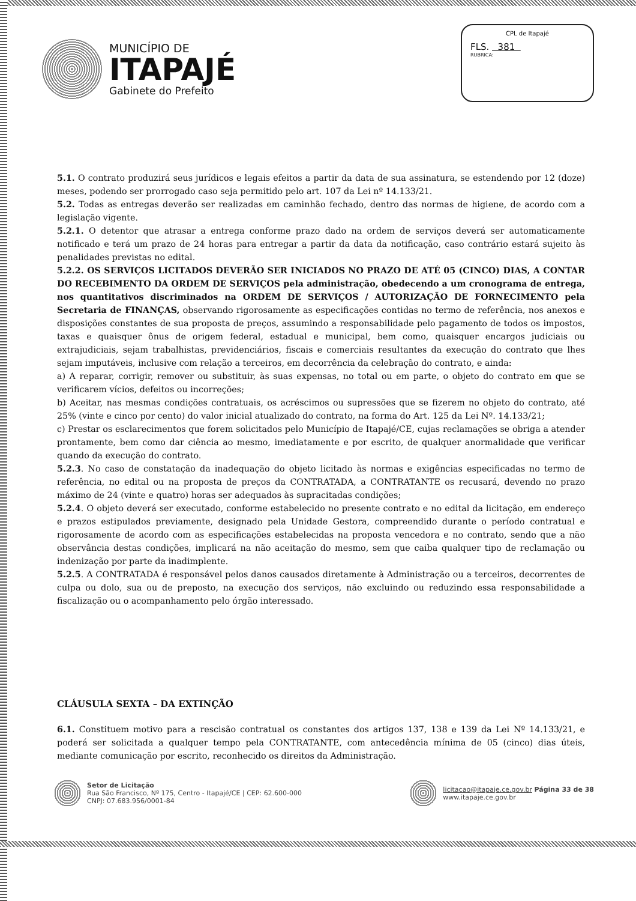MUNICÍPIO DE
ITAPAJÉ
Gabinete do Prefeito
CPL de Itapajé
FLS. 381
RUBRICA:
5.1. O contrato produzirá seus jurídicos e legais efeitos a partir da data de sua assinatura, se estendendo por 12 (doze) meses, podendo ser prorrogado caso seja permitido pelo art. 107 da Lei nº 14.133/21.
5.2. Todas as entregas deverão ser realizadas em caminhão fechado, dentro das normas de higiene, de acordo com a legislação vigente.
5.2.1. O detentor que atrasar a entrega conforme prazo dado na ordem de serviços deverá ser automaticamente notificado e terá um prazo de 24 horas para entregar a partir da data da notificação, caso contrário estará sujeito às penalidades previstas no edital.
5.2.2. OS SERVIÇOS LICITADOS DEVERÃO SER INICIADOS NO PRAZO DE ATÉ 05 (CINCO) DIAS, A CONTAR DO RECEBIMENTO DA ORDEM DE SERVIÇOS pela administração, obedecendo a um cronograma de entrega, nos quantitativos discriminados na ORDEM DE SERVIÇOS / AUTORIZAÇÃO DE FORNECIMENTO pela Secretaria de FINANÇAS, observando rigorosamente as especificações contidas no termo de referência, nos anexos e disposições constantes de sua proposta de preços, assumindo a responsabilidade pelo pagamento de todos os impostos, taxas e quaisquer ônus de origem federal, estadual e municipal, bem como, quaisquer encargos judiciais ou extrajudiciais, sejam trabalhistas, previdenciários, fiscais e comerciais resultantes da execução do contrato que lhes sejam imputáveis, inclusive com relação a terceiros, em decorrência da celebração do contrato, e ainda:
a) A reparar, corrigir, remover ou substituir, às suas expensas, no total ou em parte, o objeto do contrato em que se verificarem vícios, defeitos ou incorreções;
b) Aceitar, nas mesmas condições contratuais, os acréscimos ou supressões que se fizerem no objeto do contrato, até 25% (vinte e cinco por cento) do valor inicial atualizado do contrato, na forma do Art. 125 da Lei Nº. 14.133/21;
c) Prestar os esclarecimentos que forem solicitados pelo Município de Itapajé/CE, cujas reclamações se obriga a atender prontamente, bem como dar ciência ao mesmo, imediatamente e por escrito, de qualquer anormalidade que verificar quando da execução do contrato.
5.2.3. No caso de constatação da inadequação do objeto licitado às normas e exigências especificadas no termo de referência, no edital ou na proposta de preços da CONTRATADA, a CONTRATANTE os recusará, devendo no prazo máximo de 24 (vinte e quatro) horas ser adequados às supracitadas condições;
5.2.4. O objeto deverá ser executado, conforme estabelecido no presente contrato e no edital da licitação, em endereço e prazos estipulados previamente, designado pela Unidade Gestora, compreendido durante o período contratual e rigorosamente de acordo com as especificações estabelecidas na proposta vencedora e no contrato, sendo que a não observância destas condições, implicará na não aceitação do mesmo, sem que caiba qualquer tipo de reclamação ou indenização por parte da inadimplente.
5.2.5. A CONTRATADA é responsável pelos danos causados diretamente à Administração ou a terceiros, decorrentes de culpa ou dolo, sua ou de preposto, na execução dos serviços, não excluindo ou reduzindo essa responsabilidade a fiscalização ou o acompanhamento pelo órgão interessado.
CLÁUSULA SEXTA – DA EXTINÇÃO
6.1. Constituem motivo para a rescisão contratual os constantes dos artigos 137, 138 e 139 da Lei Nº 14.133/21, e poderá ser solicitada a qualquer tempo pela CONTRATANTE, com antecedência mínima de 05 (cinco) dias úteis, mediante comunicação por escrito, reconhecido os direitos da Administração.
Setor de Licitação
Rua São Francisco, Nº 175, Centro - Itapajé/CE | CEP: 62.600-000
CNPJ: 07.683.956/0001-84
licitacao@itapaje.ce.gov.br Página 33 de 38
www.itapaje.ce.gov.br